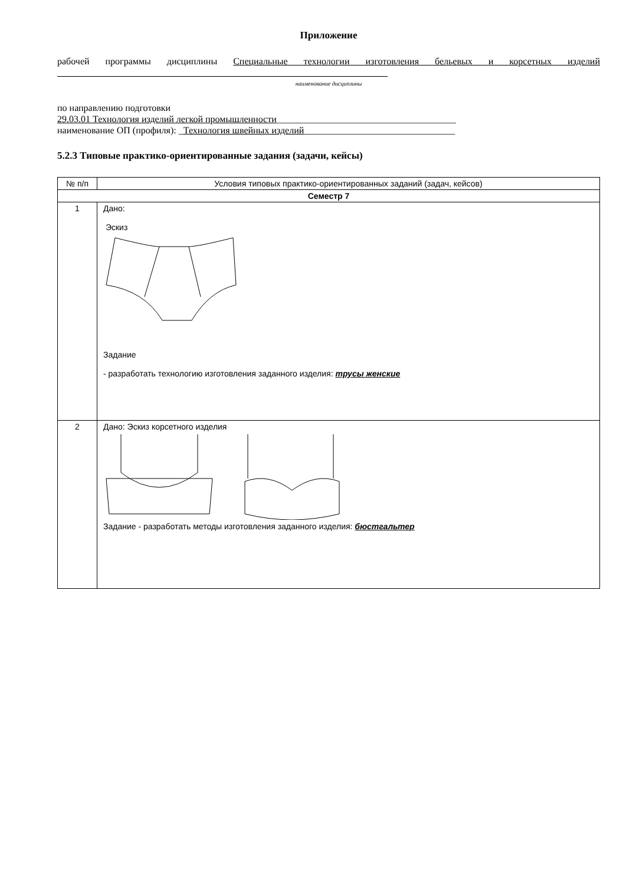Приложение
рабочей программы дисциплины Специальные технологии изготовления бельевых и корсетных изделий ______________________________________________________________________
наименование дисциплины
по направлению подготовки
29.03.01 Технология изделий легкой промышленности______________________________________
наименование ОП (профиля): _Технология швейных изделий________________________________
5.2.3 Типовые практико-ориентированные задания (задачи, кейсы)
| № п/п | Условия типовых практико-ориентированных заданий (задач, кейсов) |
| --- | --- |
| Семестр 7 | |
| 1 | Дано: Эскиз Задание - разработать технологию изготовления заданного изделия: трусы женские |
| 2 | Дано: Эскиз корсетного изделия Задание - разработать методы изготовления заданного изделия: бюстгальтер |